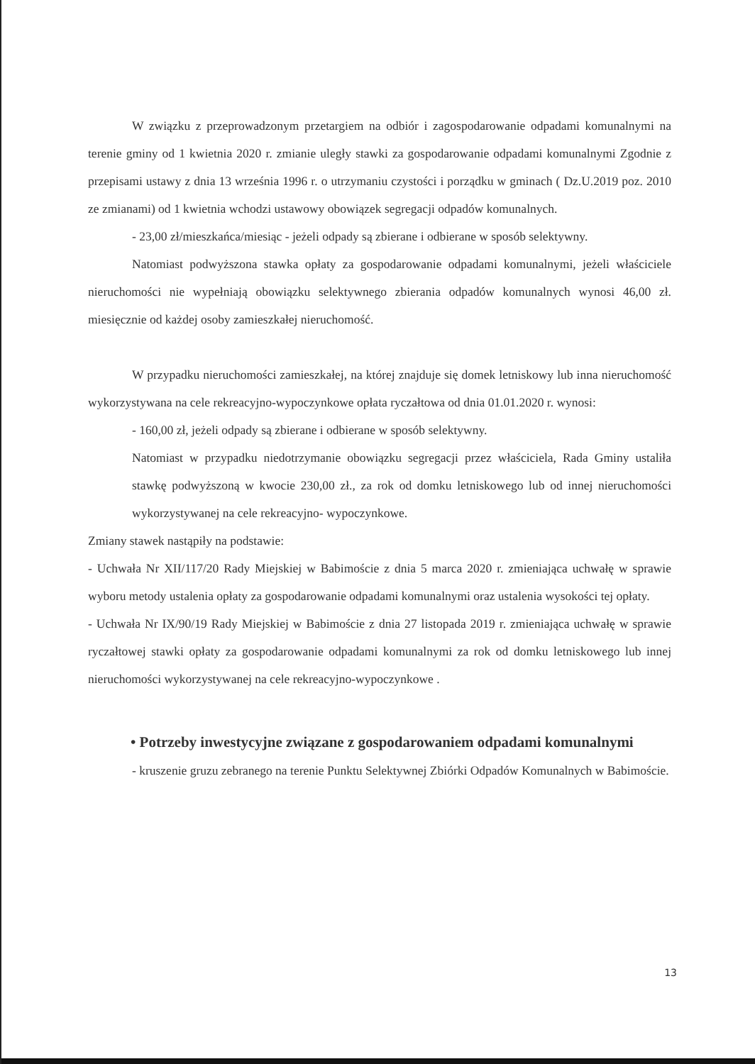W związku z przeprowadzonym przetargiem na odbiór i zagospodarowanie odpadami komunalnymi na terenie gminy od 1 kwietnia 2020 r. zmianie uległy stawki za gospodarowanie odpadami komunalnymi Zgodnie z przepisami ustawy z dnia 13 września 1996 r. o utrzymaniu czystości i porządku w gminach ( Dz.U.2019 poz. 2010 ze zmianami) od 1 kwietnia wchodzi ustawowy obowiązek segregacji odpadów komunalnych.
- 23,00 zł/mieszkańca/miesiąc - jeżeli odpady są zbierane i odbierane w sposób selektywny.
Natomiast podwyższona stawka opłaty za gospodarowanie odpadami komunalnymi, jeżeli właściciele nieruchomości nie wypełniają obowiązku selektywnego zbierania odpadów komunalnych wynosi 46,00 zł. miesięcznie od każdej osoby zamieszkałej nieruchomość.
W przypadku nieruchomości zamieszkałej, na której znajduje się domek letniskowy lub inna nieruchomość wykorzystywana na cele rekreacyjno-wypoczynkowe opłata ryczałtowa od dnia 01.01.2020 r. wynosi:
- 160,00 zł, jeżeli odpady są zbierane i odbierane w sposób selektywny.
Natomiast w przypadku niedotrzymanie obowiązku segregacji przez właściciela, Rada Gminy ustaliła stawkę podwyższoną w kwocie 230,00 zł., za rok od domku letniskowego lub od innej nieruchomości wykorzystywanej na cele rekreacyjno- wypoczynkowe.
Zmiany stawek nastąpiły na podstawie:
- Uchwała Nr XII/117/20 Rady Miejskiej w Babimoście z dnia 5 marca 2020 r. zmieniająca uchwałę w sprawie wyboru metody ustalenia opłaty za gospodarowanie odpadami komunalnymi oraz ustalenia wysokości tej opłaty.
- Uchwała Nr IX/90/19 Rady Miejskiej w Babimoście z dnia 27 listopada 2019 r. zmieniająca uchwałę w sprawie ryczałtowej stawki opłaty za gospodarowanie odpadami komunalnymi za rok od domku letniskowego lub innej nieruchomości wykorzystywanej na cele rekreacyjno-wypoczynkowe .
• Potrzeby inwestycyjne związane z gospodarowaniem odpadami komunalnymi
- kruszenie gruzu zebranego na terenie Punktu Selektywnej Zbiórki Odpadów Komunalnych w Babimoście.
13